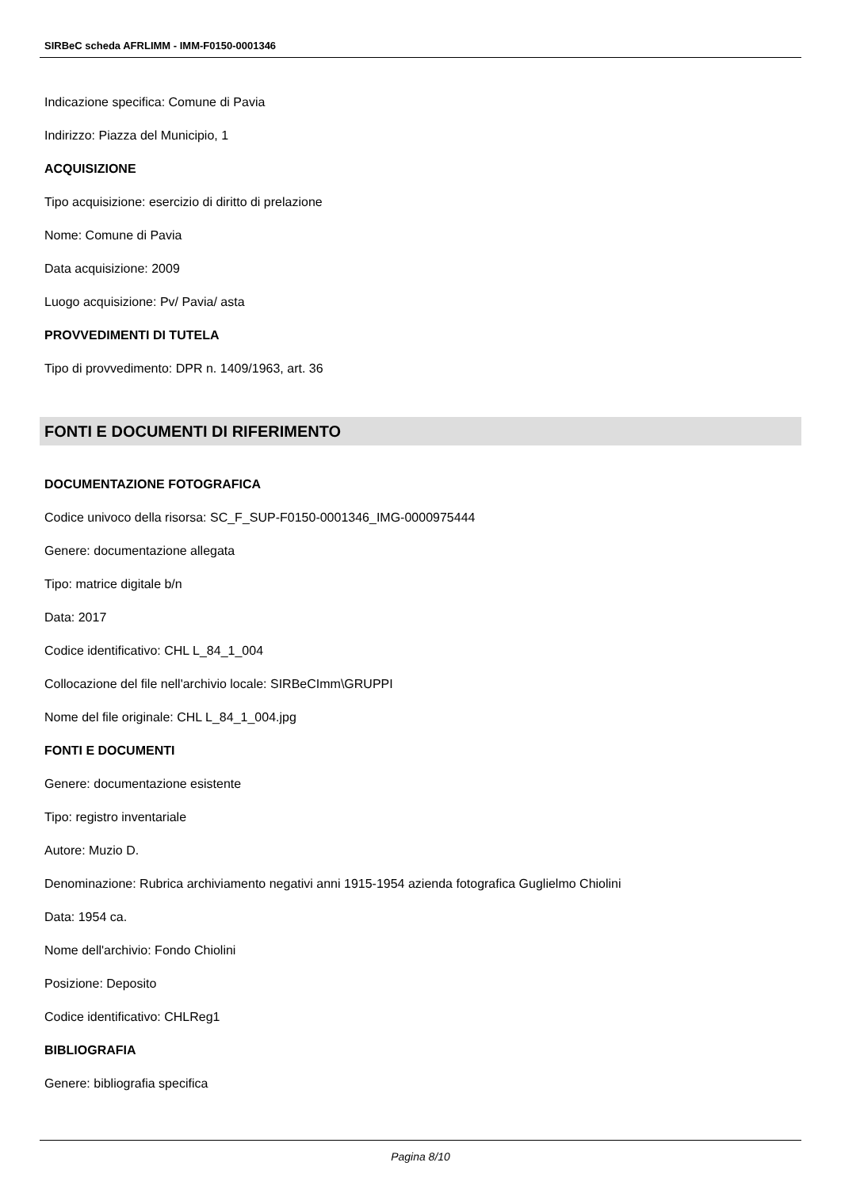SIRBeC scheda AFRLIMM - IMM-F0150-0001346
Indicazione specifica: Comune di Pavia
Indirizzo: Piazza del Municipio, 1
ACQUISIZIONE
Tipo acquisizione: esercizio di diritto di prelazione
Nome: Comune di Pavia
Data acquisizione: 2009
Luogo acquisizione: Pv/ Pavia/ asta
PROVVEDIMENTI DI TUTELA
Tipo di provvedimento: DPR n. 1409/1963, art. 36
FONTI E DOCUMENTI DI RIFERIMENTO
DOCUMENTAZIONE FOTOGRAFICA
Codice univoco della risorsa: SC_F_SUP-F0150-0001346_IMG-0000975444
Genere: documentazione allegata
Tipo: matrice digitale b/n
Data: 2017
Codice identificativo: CHL L_84_1_004
Collocazione del file nell'archivio locale: SIRBeCImm\GRUPPI
Nome del file originale: CHL L_84_1_004.jpg
FONTI E DOCUMENTI
Genere: documentazione esistente
Tipo: registro inventariale
Autore: Muzio D.
Denominazione: Rubrica archiviamento negativi anni 1915-1954 azienda fotografica Guglielmo Chiolini
Data: 1954 ca.
Nome dell'archivio: Fondo Chiolini
Posizione: Deposito
Codice identificativo: CHLReg1
BIBLIOGRAFIA
Genere: bibliografia specifica
Pagina 8/10